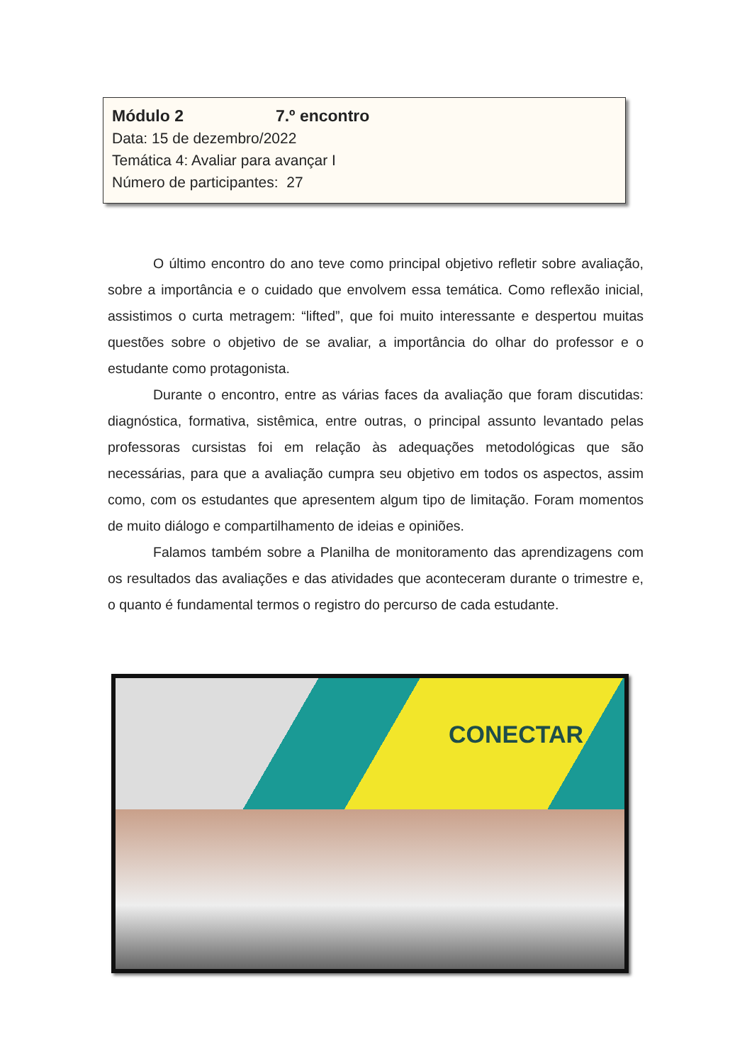Módulo 2 7.º encontro
Data: 15 de dezembro/2022
Temática 4: Avaliar para avançar I
Número de participantes: 27
O último encontro do ano teve como principal objetivo refletir sobre avaliação, sobre a importância e o cuidado que envolvem essa temática. Como reflexão inicial, assistimos o curta metragem: “lifted”, que foi muito interessante e despertou muitas questões sobre o objetivo de se avaliar, a importância do olhar do professor e o estudante como protagonista.
Durante o encontro, entre as várias faces da avaliação que foram discutidas: diagnóstica, formativa, sistêmica, entre outras, o principal assunto levantado pelas professoras cursistas foi em relação às adequações metodológicas que são necessárias, para que a avaliação cumpra seu objetivo em todos os aspectos, assim como, com os estudantes que apresentem algum tipo de limitação. Foram momentos de muito diálogo e compartilhamento de ideias e opiniões.
Falamos também sobre a Planilha de monitoramento das aprendizagens com os resultados das avaliações e das atividades que aconteceram durante o trimestre e, o quanto é fundamental termos o registro do percurso de cada estudante.
CONECTAR